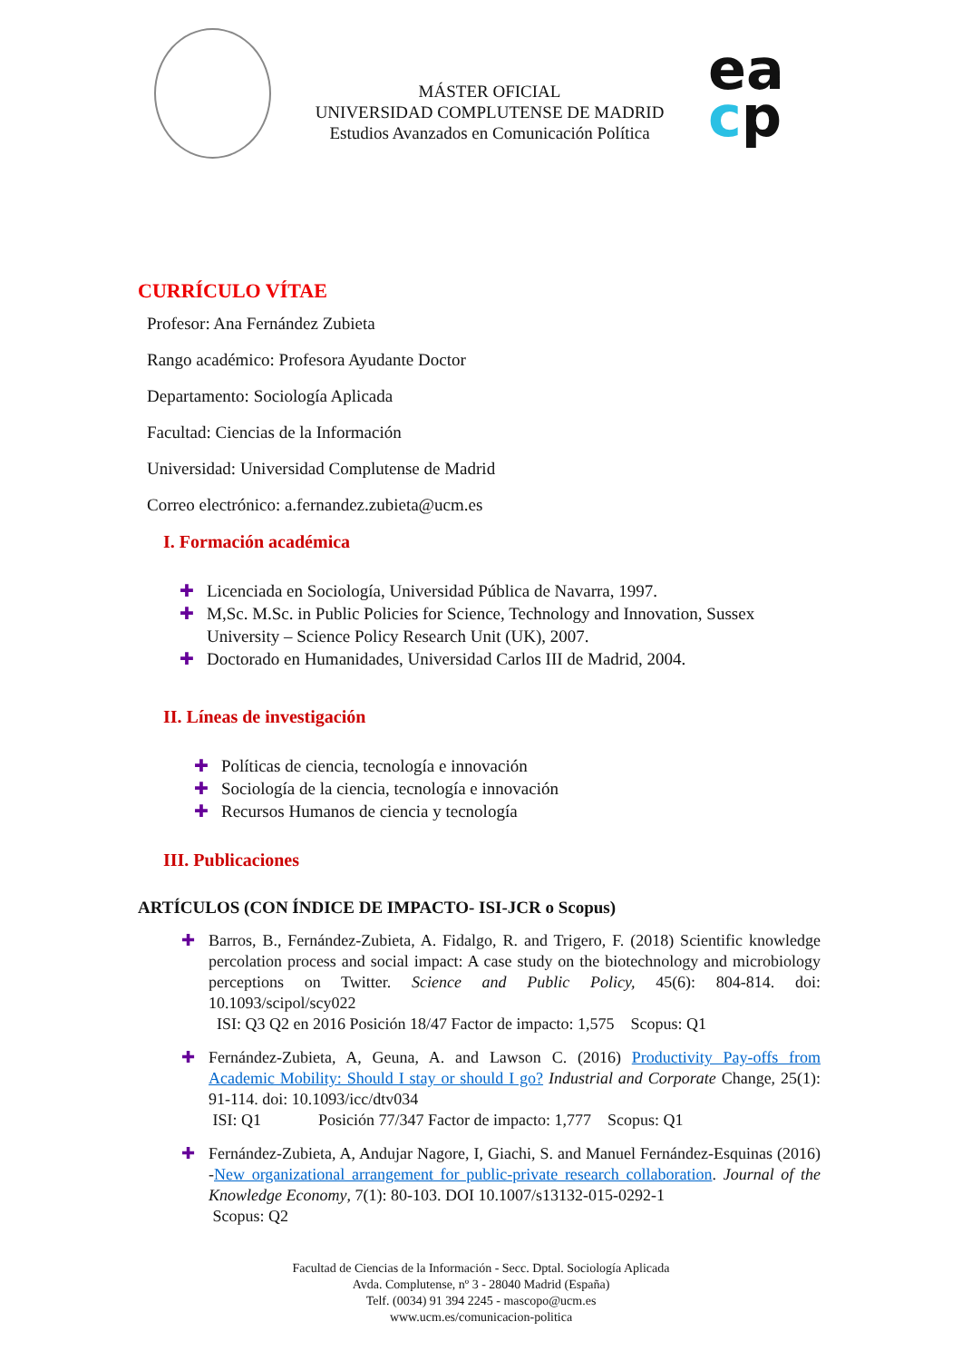MÁSTER OFICIAL
UNIVERSIDAD COMPLUTENSE DE MADRID
Estudios Avanzados en Comunicación Política
ea
cp
CURRÍCULO VÍTAE
Profesor: Ana Fernández Zubieta
Rango académico: Profesora Ayudante Doctor
Departamento: Sociología Aplicada
Facultad: Ciencias de la Información
Universidad: Universidad Complutense de Madrid
Correo electrónico: a.fernandez.zubieta@ucm.es
I. Formación académica
✚ Licenciada en Sociología, Universidad Pública de Navarra, 1997.
✚ M,Sc. M.Sc. in Public Policies for Science, Technology and Innovation, Sussex University – Science Policy Research Unit (UK), 2007.
✚ Doctorado en Humanidades, Universidad Carlos III de Madrid, 2004.
II. Líneas de investigación
✚ Políticas de ciencia, tecnología e innovación
✚ Sociología de la ciencia, tecnología e innovación
✚ Recursos Humanos de ciencia y tecnología
III. Publicaciones
ARTÍCULOS (CON ÍNDICE DE IMPACTO- ISI-JCR o Scopus)
✚ Barros, B., Fernández-Zubieta, A. Fidalgo, R. and Trigero, F. (2018) Scientific knowledge percolation process and social impact: A case study on the biotechnology and microbiology perceptions on Twitter. Science and Public Policy, 45(6): 804-814. doi: 10.1093/scipol/scy022
ISI: Q3 Q2 en 2016 Posición 18/47 Factor de impacto: 1,575 Scopus: Q1
✚ Fernández-Zubieta, A, Geuna, A. and Lawson C. (2016) Productivity Pay-offs from Academic Mobility: Should I stay or should I go? Industrial and Corporate Change, 25(1): 91-114. doi: 10.1093/icc/dtv034
ISI: Q1 Posición 77/347 Factor de impacto: 1,777 Scopus: Q1
✚ Fernández-Zubieta, A, Andujar Nagore, I, Giachi, S. and Manuel Fernández-Esquinas (2016) -New organizational arrangement for public-private research collaboration. Journal of the Knowledge Economy, 7(1): 80-103. DOI 10.1007/s13132-015-0292-1
Scopus: Q2
Facultad de Ciencias de la Información - Secc. Dptal. Sociología Aplicada
Avda. Complutense, nº 3 - 28040 Madrid (España)
Telf. (0034) 91 394 2245 - mascopo@ucm.es
www.ucm.es/comunicacion-politica